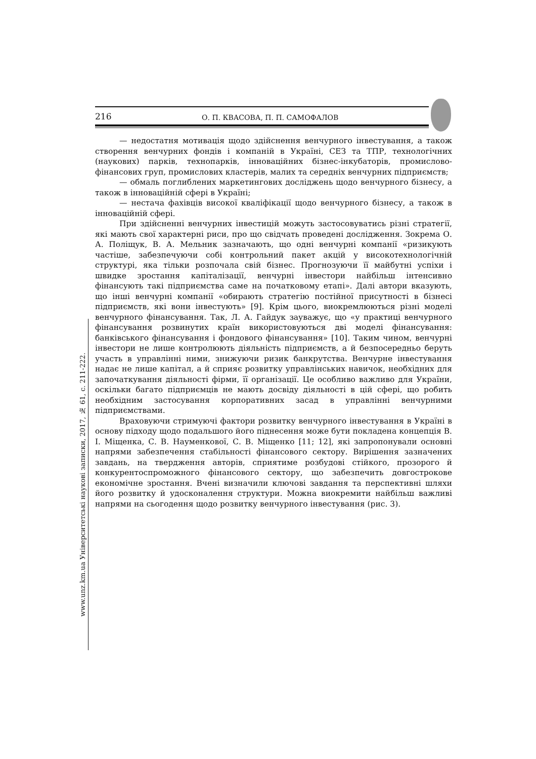216 О. П. КВАСОВА, П. П. САМОФАЛОВ
www.unz.km.ua Університетські наукові записки, 2017, № 61, с. 211-222.
— недостатня мотивація щодо здійснення венчурного інвестування, а також створення венчурних фондів і компаній в Україні, СЕЗ та ТПР, технологічних (наукових) парків, технопарків, інноваційних бізнес-інкубаторів, промислово-фінансових груп, промислових кластерів, малих та середніх венчурних підприємств;
— обмаль поглиблених маркетингових досліджень щодо венчурного бізнесу, а також в інноваційній сфері в Україні;
— нестача фахівців високої кваліфікації щодо венчурного бізнесу, а також в інноваційній сфері.
При здійсненні венчурних інвестицій можуть застосовуватись різні стратегії, які мають свої характерні риси, про що свідчать проведені дослідження. Зокрема О. А. Поліщук, В. А. Мельник зазначають, що одні венчурні компанії «ризикують частіше, забезпечуючи собі контрольний пакет акцій у високотехнологічній структурі, яка тільки розпочала свій бізнес. Прогнозуючи її майбутні успіхи і швидке зростання капіталізації, венчурні інвестори найбільш інтенсивно фінансують такі підприємства саме на початковому етапі». Далі автори вказують, що інші венчурні компанії «обирають стратегію постійної присутності в бізнесі підприємств, які вони інвестують» [9]. Крім цього, виокремлюються різні моделі венчурного фінансування. Так, Л. А. Гайдук зауважує, що «у практиці венчурного фінансування розвинутих країн використовуються дві моделі фінансування: банківського фінансування і фондового фінансування» [10]. Таким чином, венчурні інвестори не лише контролюють діяльність підприємств, а й безпосередньо беруть участь в управлінні ними, знижуючи ризик банкрутства. Венчурне інвестування надає не лише капітал, а й сприяє розвитку управлінських навичок, необхідних для започаткування діяльності фірми, її організації. Це особливо важливо для України, оскільки багато підприємців не мають досвіду діяльності в цій сфері, що робить необхідним застосування корпоративних засад в управлінні венчурними підприємствами.
Враховуючи стримуючі фактори розвитку венчурного інвестування в Україні в основу підходу щодо подальшого його піднесення може бути покладена концепція В. І. Міщенка, С. В. Науменкової, С. В. Міщенко [11; 12], які запропонували основні напрями забезпечення стабільності фінансового сектору. Вирішення зазначених завдань, на твердження авторів, сприятиме розбудові стійкого, прозорого й конкурентоспроможного фінансового сектору, що забезпечить довгострокове економічне зростання. Вчені визначили ключові завдання та перспективні шляхи його розвитку й удосконалення структури. Можна виокремити найбільш важливі напрями на сьогодення щодо розвитку венчурного інвестування (рис. 3).